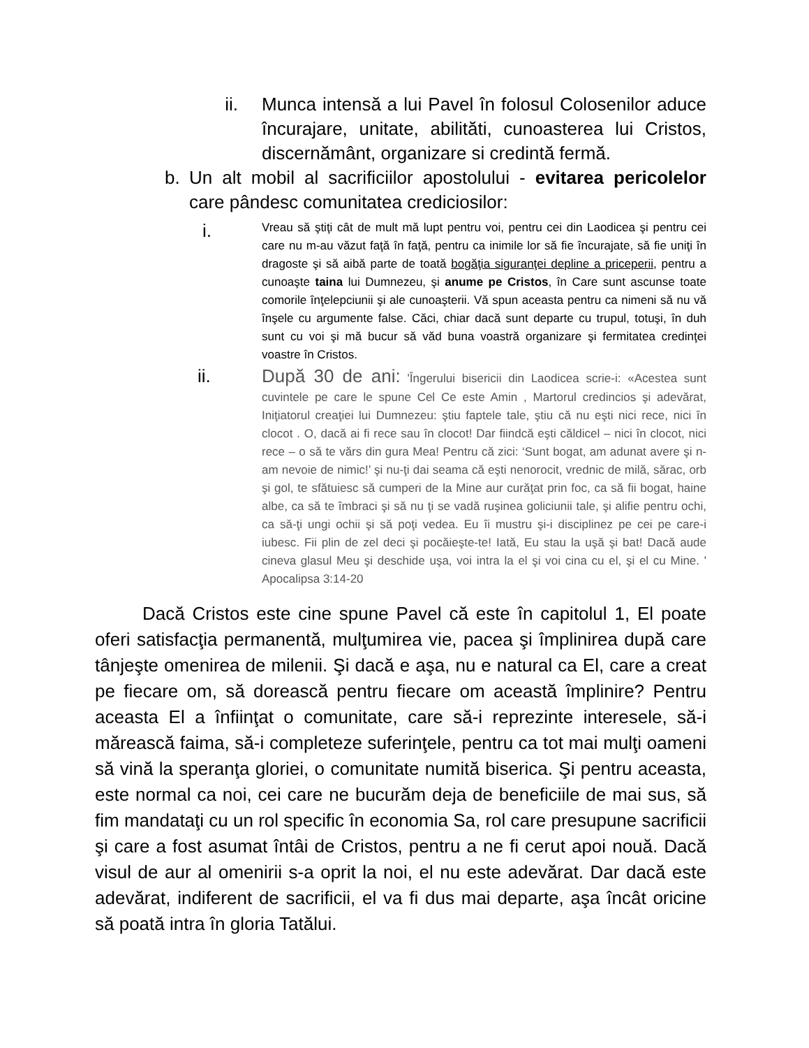ii. Munca intensă a lui Pavel în folosul Colosenilor aduce încurajare, unitate, abilităti, cunoasterea lui Cristos, discernământ, organizare si credintă fermă.
b. Un alt mobil al sacrificiilor apostolului - evitarea pericolelor care pândesc comunitatea crediciosilor:
i.
Vreau să ştiţi cât de mult mă lupt pentru voi, pentru cei din Laodicea şi pentru cei care nu m-au văzut faţă în faţă, pentru ca inimile lor să fie încurajate, să fie uniţi în dragoste şi să aibă parte de toată bogăţia siguranţei depline a priceperii, pentru a cunoaşte taina lui Dumnezeu, şi anume pe Cristos, în Care sunt ascunse toate comorile înţelepciunii şi ale cunoaşterii. Vă spun aceasta pentru ca nimeni să nu vă înşele cu argumente false. Căci, chiar dacă sunt departe cu trupul, totuşi, în duh sunt cu voi şi mă bucur să văd buna voastră organizare şi fermitatea credinţei voastre în Cristos.
ii. După 30 de ani: 'Îngerului bisericii din Laodicea scrie-i: «Acestea sunt cuvintele pe care le spune Cel Ce este Amin , Martorul credincios şi adevărat, Iniţiatorul creaţiei lui Dumnezeu: ştiu faptele tale, ştiu că nu eşti nici rece, nici în clocot . O, dacă ai fi rece sau în clocot! Dar fiindcă eşti căldicel – nici în clocot, nici rece – o să te vărs din gura Mea! Pentru că zici: ‘Sunt bogat, am adunat avere şi n-am nevoie de nimic!’ şi nu-ţi dai seama că eşti nenorocit, vrednic de milă, sărac, orb şi gol, te sfătuiesc să cumperi de la Mine aur curăţat prin foc, ca să fii bogat, haine albe, ca să te îmbraci şi să nu ţi se vadă ruşinea goliciunii tale, şi alifie pentru ochi, ca să-ţi ungi ochii şi să poţi vedea. Eu îi mustru şi-i disciplinez pe cei pe care-i iubesc. Fii plin de zel deci şi pocăieşte-te! Iată, Eu stau la uşă şi bat! Dacă aude cineva glasul Meu şi deschide uşa, voi intra la el şi voi cina cu el, şi el cu Mine. ' Apocalipsa 3:14-20
Dacă Cristos este cine spune Pavel că este în capitolul 1, El poate oferi satisfacţia permanentă, mulţumirea vie, pacea şi împlinirea după care tânjeşte omenirea de milenii. Şi dacă e aşa, nu e natural ca El, care a creat pe fiecare om, să dorească pentru fiecare om această împlinire? Pentru aceasta El a înfiinţat o comunitate, care să-i reprezinte interesele, să-i mărească faima, să-i completeze suferinţele, pentru ca tot mai mulţi oameni să vină la speranţa gloriei, o comunitate numită biserica. Şi pentru aceasta, este normal ca noi, cei care ne bucurăm deja de beneficiile de mai sus, să fim mandataţi cu un rol specific în economia Sa, rol care presupune sacrificii şi care a fost asumat întâi de Cristos, pentru a ne fi cerut apoi nouă. Dacă visul de aur al omenirii s-a oprit la noi, el nu este adevărat. Dar dacă este adevărat, indiferent de sacrificii, el va fi dus mai departe, aşa încât oricine să poată intra în gloria Tatălui.